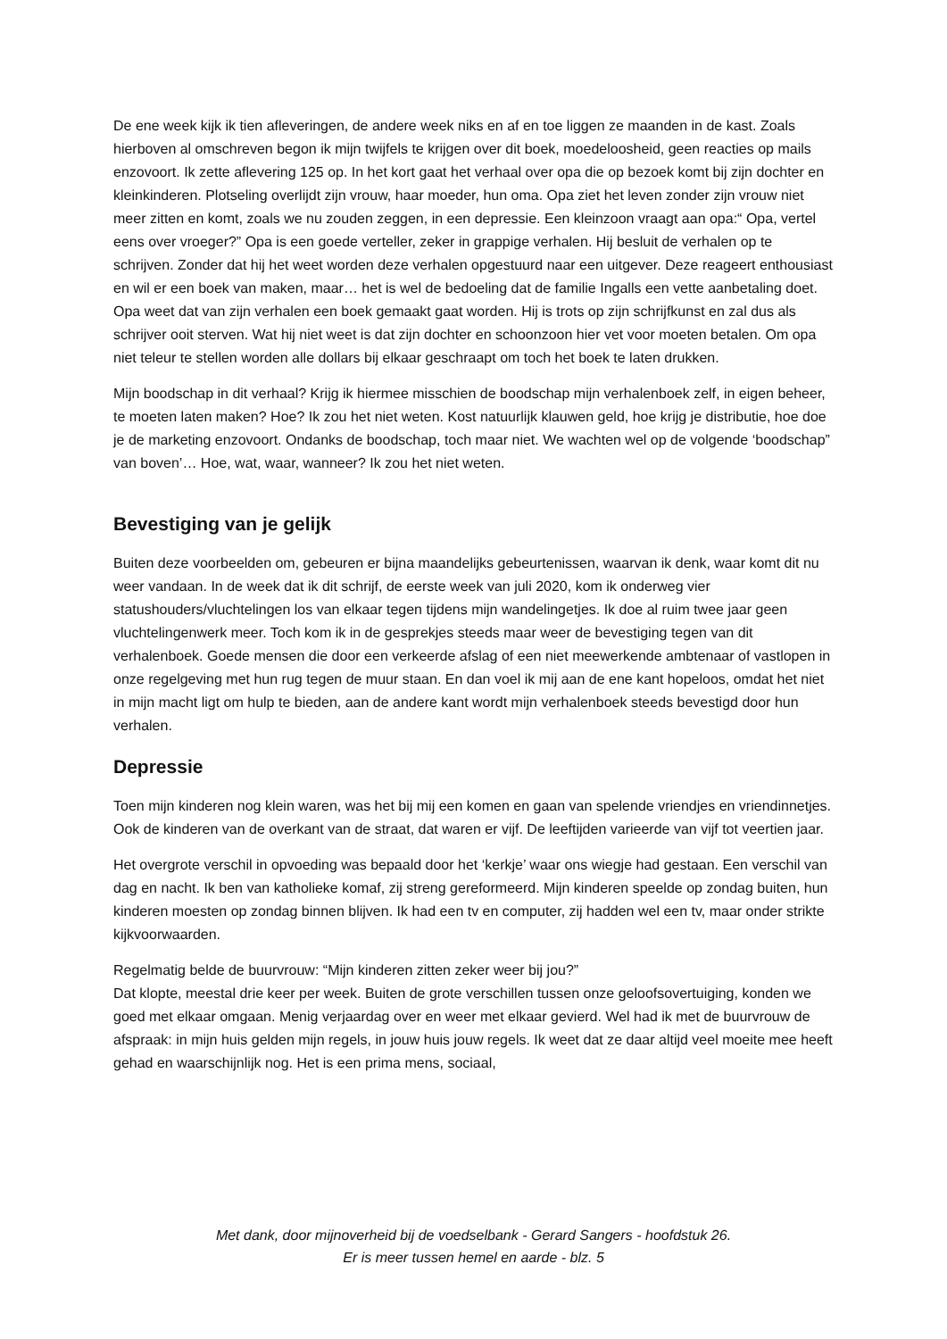De ene week kijk ik tien afleveringen, de andere week niks en af en toe liggen ze maanden in de kast. Zoals hierboven al omschreven begon ik mijn twijfels te krijgen over dit boek, moedeloosheid, geen reacties op mails enzovoort. Ik zette aflevering 125 op. In het kort gaat het verhaal over opa die op bezoek komt bij zijn dochter en kleinkinderen. Plotseling overlijdt zijn vrouw, haar moeder, hun oma. Opa ziet het leven zonder zijn vrouw niet meer zitten en komt, zoals we nu zouden zeggen, in een depressie. Een kleinzoon vraagt aan opa:“ Opa, vertel eens over vroeger?” Opa is een goede verteller, zeker in grappige verhalen. Hij besluit de verhalen op te schrijven. Zonder dat hij het weet worden deze verhalen opgestuurd naar een uitgever. Deze reageert enthousiast en wil er een boek van maken, maar… het is wel de bedoeling dat de familie Ingalls een vette aanbetaling doet. Opa weet dat van zijn verhalen een boek gemaakt gaat worden. Hij is trots op zijn schrijfkunst en zal dus als schrijver ooit sterven. Wat hij niet weet is dat zijn dochter en schoonzoon hier vet voor moeten betalen. Om opa niet teleur te stellen worden alle dollars bij elkaar geschraapt om toch het boek te laten drukken.
Mijn boodschap in dit verhaal? Krijg ik hiermee misschien de boodschap mijn verhalenboek zelf, in eigen beheer, te moeten laten maken? Hoe? Ik zou het niet weten. Kost natuurlijk klauwen geld, hoe krijg je distributie, hoe doe je de marketing enzovoort. Ondanks de boodschap, toch maar niet. We wachten wel op de volgende ‘boodschap” van boven’… Hoe, wat, waar, wanneer? Ik zou het niet weten.
Bevestiging van je gelijk
Buiten deze voorbeelden om, gebeuren er bijna maandelijks gebeurtenissen, waarvan ik denk, waar komt dit nu weer vandaan. In de week dat ik dit schrijf, de eerste week van juli 2020, kom ik onderweg vier statushouders/vluchtelingen los van elkaar tegen tijdens mijn wandelingetjes. Ik doe al ruim twee jaar geen vluchtelingenwerk meer. Toch kom ik in de gesprekjes steeds maar weer de bevestiging tegen van dit verhalenboek. Goede mensen die door een verkeerde afslag of een niet meewerkende ambtenaar of vastlopen in onze regelgeving met hun rug tegen de muur staan. En dan voel ik mij aan de ene kant hopeloos, omdat het niet in mijn macht ligt om hulp te bieden, aan de andere kant wordt mijn verhalenboek steeds bevestigd door hun verhalen.
Depressie
Toen mijn kinderen nog klein waren, was het bij mij een komen en gaan van spelende vriendjes en vriendinnetjes. Ook de kinderen van de overkant van de straat, dat waren er vijf. De leeftijden varieerde van vijf tot veertien jaar.
Het overgrote verschil in opvoeding was bepaald door het ‘kerkje’ waar ons wiegje had gestaan. Een verschil van dag en nacht. Ik ben van katholieke komaf, zij streng gereformeerd. Mijn kinderen speelde op zondag buiten, hun kinderen moesten op zondag binnen blijven. Ik had een tv en computer, zij hadden wel een tv, maar onder strikte kijkvoorwaarden.
Regelmatig belde de buurvrouw: “Mijn kinderen zitten zeker weer bij jou?”
Dat klopte, meestal drie keer per week. Buiten de grote verschillen tussen onze geloofsovertuiging, konden we goed met elkaar omgaan. Menig verjaardag over en weer met elkaar gevierd. Wel had ik met de buurvrouw de afspraak: in mijn huis gelden mijn regels, in jouw huis jouw regels. Ik weet dat ze daar altijd veel moeite mee heeft gehad en waarschijnlijk nog. Het is een prima mens, sociaal,
Met dank, door mijnoverheid bij de voedselbank - Gerard Sangers - hoofdstuk 26.
Er is meer tussen hemel en aarde - blz. 5